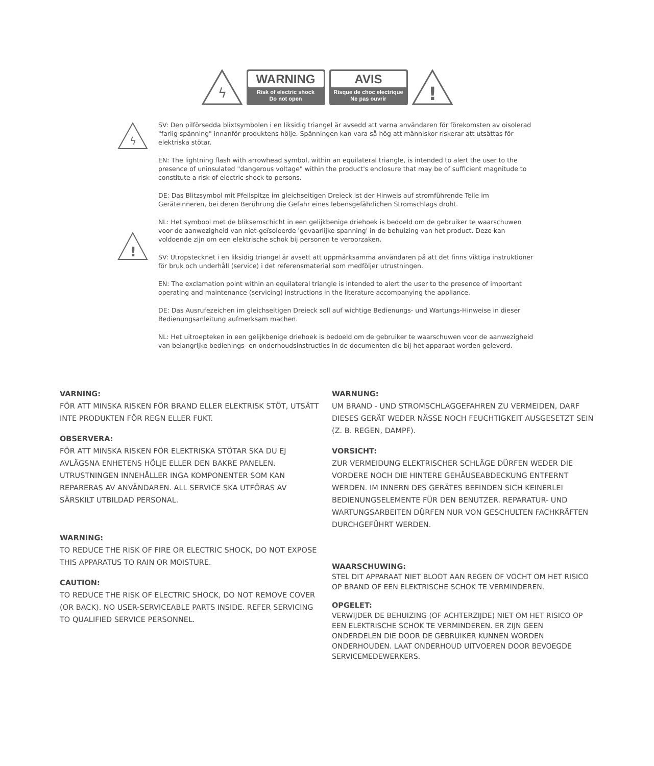ϟ
WARNING
Risk of electric shock
Do not open
AVIS
Risque de choc electrique
Ne pas ouvrir
!
ϟ
!
SV: Den pilförsedda blixtsymbolen i en liksidig triangel är avsedd att varna användaren för förekomsten av oisolerad "farlig spänning" innanför produktens hölje. Spänningen kan vara så hög att människor riskerar att utsättas för elektriska stötar.
EN: The lightning flash with arrowhead symbol, within an equilateral triangle, is intended to alert the user to the presence of uninsulated "dangerous voltage" within the product's enclosure that may be of sufficient magnitude to constitute a risk of electric shock to persons.
DE: Das Blitzsymbol mit Pfeilspitze im gleichseitigen Dreieck ist der Hinweis auf stromführende Teile im Geräteinneren, bei deren Berührung die Gefahr eines lebensgefährlichen Stromschlags droht.
NL: Het symbool met de bliksemschicht in een gelijkbenige driehoek is bedoeld om de gebruiker te waarschuwen voor de aanwezigheid van niet-geïsoleerde 'gevaarlijke spanning' in de behuizing van het product. Deze kan voldoende zijn om een elektrische schok bij personen te veroorzaken.
SV: Utropstecknet i en liksidig triangel är avsett att uppmärksamma användaren på att det finns viktiga instruktioner för bruk och underhåll (service) i det referensmaterial som medföljer utrustningen.
EN: The exclamation point within an equilateral triangle is intended to alert the user to the presence of important operating and maintenance (servicing) instructions in the literature accompanying the appliance.
DE: Das Ausrufezeichen im gleichseitigen Dreieck soll auf wichtige Bedienungs- und Wartungs-Hinweise in dieser Bedienungsanleitung aufmerksam machen.
NL: Het uitroepteken in een gelijkbenige driehoek is bedoeld om de gebruiker te waarschuwen voor de aanwezigheid van belangrijke bedienings- en onderhoudsinstructies in de documenten die bij het apparaat worden geleverd.
VARNING:
FÖR ATT MINSKA RISKEN FÖR BRAND ELLER ELEKTRISK STÖT, UTSÄTT INTE PRODUKTEN FÖR REGN ELLER FUKT.
OBSERVERA:
FÖR ATT MINSKA RISKEN FÖR ELEKTRISKA STÖTAR SKA DU EJ AVLÄGSNA ENHETENS HÖLJE ELLER DEN BAKRE PANELEN. UTRUSTNINGEN INNEHÅLLER INGA KOMPONENTER SOM KAN REPARERAS AV ANVÄNDAREN. ALL SERVICE SKA UTFÖRAS AV SÄRSKILT UTBILDAD PERSONAL.
WARNING:
TO REDUCE THE RISK OF FIRE OR ELECTRIC SHOCK, DO NOT EXPOSE THIS APPARATUS TO RAIN OR MOISTURE.
CAUTION:
TO REDUCE THE RISK OF ELECTRIC SHOCK, DO NOT REMOVE COVER (OR BACK). NO USER-SERVICEABLE PARTS INSIDE. REFER SERVICING TO QUALIFIED SERVICE PERSONNEL.
WARNUNG:
UM BRAND - UND STROMSCHLAGGEFAHREN ZU VERMEIDEN, DARF DIESES GERÄT WEDER NÄSSE NOCH FEUCHTIGKEIT AUSGESETZT SEIN (Z. B. REGEN, DAMPF).
VORSICHT:
ZUR VERMEIDUNG ELEKTRISCHER SCHLÄGE DÜRFEN WEDER DIE VORDERE NOCH DIE HINTERE GEHÄUSEABDECKUNG ENTFERNT WERDEN. IM INNERN DES GERÄTES BEFINDEN SICH KEINERLEI BEDIENUNGSELEMENTE FÜR DEN BENUTZER. REPARATUR- UND WARTUNGSARBEITEN DÜRFEN NUR VON GESCHULTEN FACHKRÄFTEN DURCHGEFÜHRT WERDEN.
WAARSCHUWING:
STEL DIT APPARAAT NIET BLOOT AAN REGEN OF VOCHT OM HET RISICO OP BRAND OF EEN ELEKTRISCHE SCHOK TE VERMINDEREN.
OPGELET:
VERWIJDER DE BEHUIZING (OF ACHTERZIJDE) NIET OM HET RISICO OP EEN ELEKTRISCHE SCHOK TE VERMINDEREN. ER ZIJN GEEN ONDERDELEN DIE DOOR DE GEBRUIKER KUNNEN WORDEN ONDERHOUDEN. LAAT ONDERHOUD UITVOEREN DOOR BEVOEGDE SERVICEMEDEWERKERS.